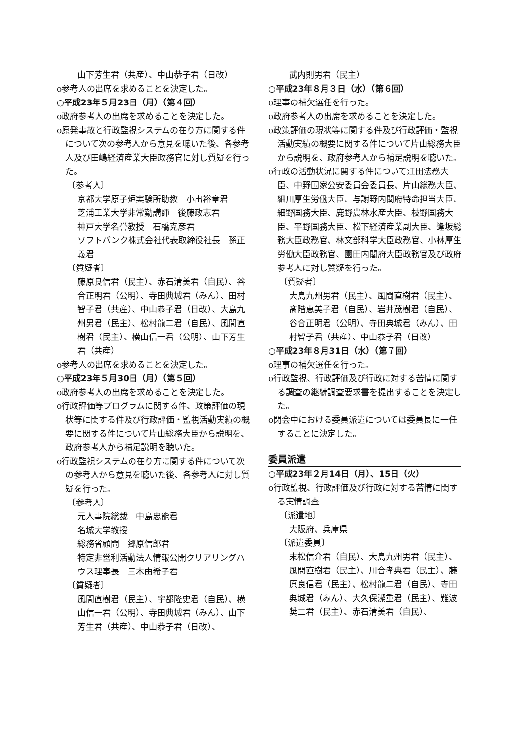山下芳生君（共産）、中山恭子君（日改）
o参考人の出席を求めることを決定した。
○平成23年５月23日（月）（第４回）
o政府参考人の出席を求めることを決定した。
o原発事故と行政監視システムの在り方に関する件について次の参考人から意見を聴いた後、各参考人及び田嶋経済産業大臣政務官に対し質疑を行った。
〔参考人〕
京都大学原子炉実験所助教　小出裕章君
芝浦工業大学非常勤講師　後藤政志君
神戸大学名誉教授　石橋克彦君
ソフトバンク株式会社代表取締役社長　孫正義君
〔質疑者〕
藤原良信君（民主）、赤石清美君（自民）、谷合正明君（公明）、寺田典城君（みん）、田村智子君（共産）、中山恭子君（日改）、大島九州男君（民主）、松村龍二君（自民）、風間直樹君（民主）、横山信一君（公明）、山下芳生君（共産）
o参考人の出席を求めることを決定した。
○平成23年５月30日（月）（第５回）
o政府参考人の出席を求めることを決定した。
o行政評価等プログラムに関する件、政策評価の現状等に関する件及び行政評価・監視活動実績の概要に関する件について片山総務大臣から説明を、政府参考人から補足説明を聴いた。
o行政監視システムの在り方に関する件について次の参考人から意見を聴いた後、各参考人に対し質疑を行った。
〔参考人〕
元人事院総裁　中島忠能君
名城大学教授
総務省顧問　郷原信郎君
特定非営利活動法人情報公開クリアリングハウス理事長　三木由希子君
〔質疑者〕
風間直樹君（民主）、宇都隆史君（自民）、横山信一君（公明）、寺田典城君（みん）、山下芳生君（共産）、中山恭子君（日改）、
武内則男君（民主）
○平成23年８月３日（水）（第６回）
o理事の補欠選任を行った。
o政府参考人の出席を求めることを決定した。
o政策評価の現状等に関する件及び行政評価・監視活動実績の概要に関する件について片山総務大臣から説明を、政府参考人から補足説明を聴いた。
o行政の活動状況に関する件について江田法務大臣、中野国家公安委員会委員長、片山総務大臣、細川厚生労働大臣、与謝野内閣府特命担当大臣、細野国務大臣、鹿野農林水産大臣、枝野国務大臣、平野国務大臣、松下経済産業副大臣、逢坂総務大臣政務官、林文部科学大臣政務官、小林厚生労働大臣政務官、園田内閣府大臣政務官及び政府参考人に対し質疑を行った。
〔質疑者〕
大島九州男君（民主）、風間直樹君（民主）、髙階恵美子君（自民）、岩井茂樹君（自民）、谷合正明君（公明）、寺田典城君（みん）、田村智子君（共産）、中山恭子君（日改）
○平成23年８月31日（水）（第７回）
o理事の補欠選任を行った。
o行政監視、行政評価及び行政に対する苦情に関する調査の継続調査要求書を提出することを決定した。
o閉会中における委員派遣については委員長に一任することに決定した。
委員派遣
○平成23年２月14日（月）、15日（火）
o行政監視、行政評価及び行政に対する苦情に関する実情調査
〔派遣地〕
大阪府、兵庫県
〔派遣委員〕
末松信介君（自民）、大島九州男君（民主）、風間直樹君（民主）、川合孝典君（民主）、藤原良信君（民主）、松村龍二君（自民）、寺田典城君（みん）、大久保潔重君（民主）、難波奨二君（民主）、赤石清美君（自民）、